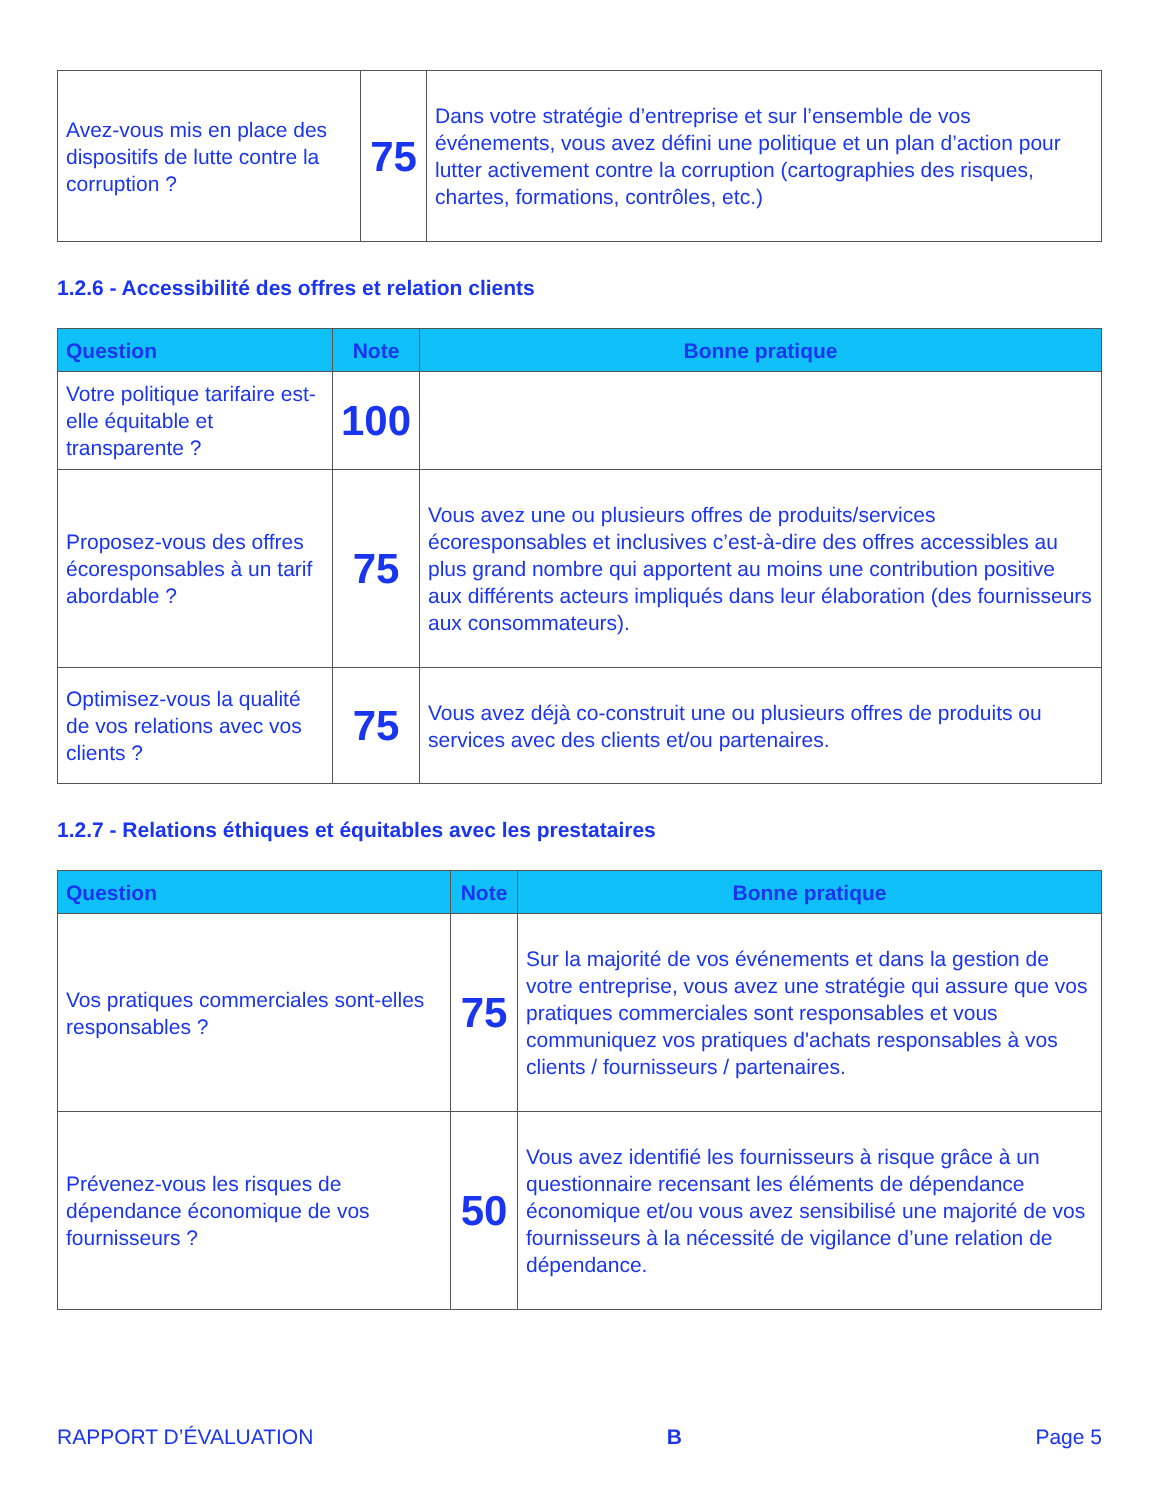| Avez-vous mis en place des dispositifs de lutte contre la corruption ? | 75 | Dans votre stratégie d’entreprise et sur l’ensemble de vos événements, vous avez défini une politique et un plan d’action pour lutter activement contre la corruption (cartographies des risques, chartes, formations, contrôles, etc.) |
1.2.6 - Accessibilité des offres et relation clients
| Question | Note | Bonne pratique |
| --- | --- | --- |
| Votre politique tarifaire est-elle équitable et transparente ? | 100 | |
| Proposez-vous des offres écoresponsables à un tarif abordable ? | 75 | Vous avez une ou plusieurs offres de produits/services écoresponsables et inclusives c’est-à-dire des offres accessibles au plus grand nombre qui apportent au moins une contribution positive aux différents acteurs impliqués dans leur élaboration (des fournisseurs aux consommateurs). |
| Optimisez-vous la qualité de vos relations avec vos clients ? | 75 | Vous avez déjà co-construit une ou plusieurs offres de produits ou services avec des clients et/ou partenaires. |
1.2.7 - Relations éthiques et équitables avec les prestataires
| Question | Note | Bonne pratique |
| --- | --- | --- |
| Vos pratiques commerciales sont-elles responsables ? | 75 | Sur la majorité de vos événements et dans la gestion de votre entreprise, vous avez une stratégie qui assure que vos pratiques commerciales sont responsables et vous communiquez vos pratiques d'achats responsables à vos clients / fournisseurs / partenaires. |
| Prévenez-vous les risques de dépendance économique de vos fournisseurs ? | 50 | Vous avez identifié les fournisseurs à risque grâce à un questionnaire recensant les éléments de dépendance économique et/ou vous avez sensibilisé une majorité de vos fournisseurs à la nécessité de vigilance d’une relation de dépendance. |
RAPPORT D’ÉVALUATION B Page 5